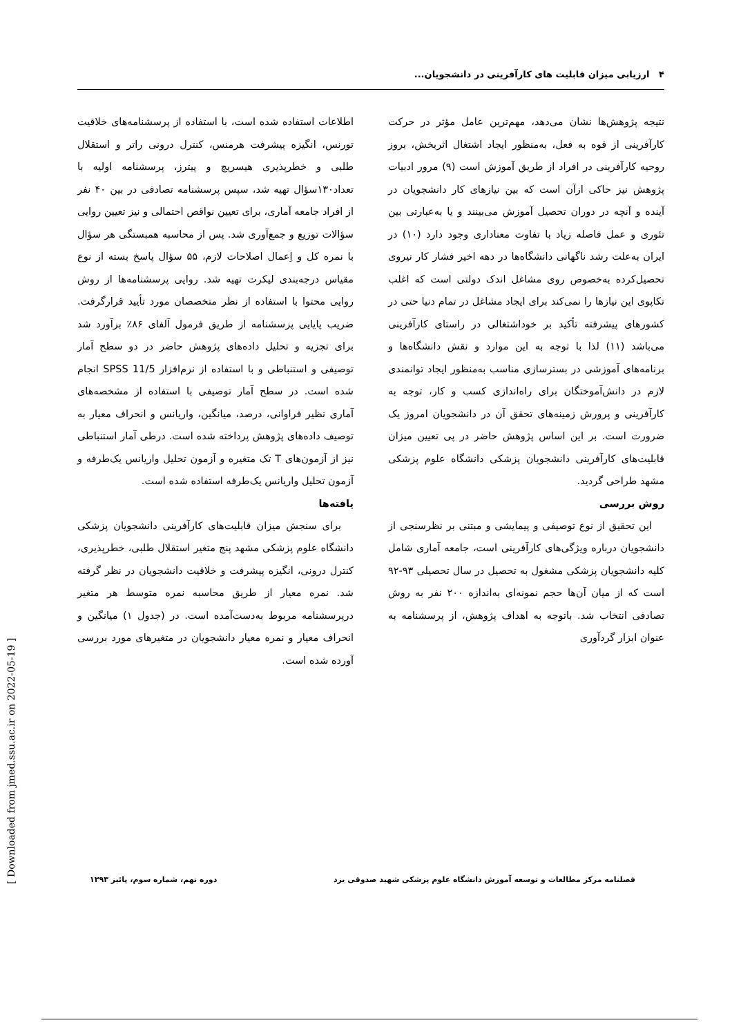۴ ارزیابی میزان قابلیت های کارآفرینی در دانشجویان...
نتیجه پژوهش‌ها نشان می‌دهد، مهم‌ترین عامل مؤثر در حرکت کارآفرینی از قوه به فعل، به‌منظور ایجاد اشتغال اثربخش، بروز روحیه کارآفرینی در افراد از طریق آموزش است (۹) مرور ادبیات پژوهش نیز حاکی ازآن است که بین نیازهای کار دانشجویان در آینده و آنچه در دوران تحصیل آموزش می‌بینند و یا به‌عبارتی بین تئوری و عمل فاصله زیاد با تفاوت معناداری وجود دارد (۱۰) در ایران به‌علت رشد ناگهانی دانشگاه‌ها در دهه اخیر فشار کار نیروی تحصیل‌کرده به‌خصوص روی مشاغل اندک دولتی است که اغلب تکاپوی این نیازها را نمی‌کند برای ایجاد مشاغل در تمام دنیا حتی در کشورهای پیشرفته تأکید بر خوداشتغالی در راستای کارآفرینی می‌باشد (۱۱) لذا با توجه به این موارد و نقش دانشگاه‌ها و برنامه‌های آموزشی در بسترسازی مناسب به‌منظور ایجاد توانمندی لازم در دانش‌آموختگان برای راه‌اندازی کسب و کار، توجه به کارآفرینی و پرورش زمینه‌های تحقق آن در دانشجویان امروز یک ضرورت است. بر این اساس پژوهش حاضر در پی تعیین میزان قابلیت‌های کارآفرینی دانشجویان پزشکی دانشگاه علوم پزشکی مشهد طراحی گردید.
روش بررسی
این تحقیق از نوع توصیفی و پیمایشی و مبتنی بر نظرسنجی از دانشجویان درباره ویژگی‌های کارآفرینی است، جامعه آماری شامل کلیه دانشجویان پزشکی مشغول به تحصیل در سال تحصیلی ۹۳-۹۲ است که از میان آن‌ها حجم نمونه‌ای به‌اندازه ۲۰۰ نفر به روش تصادفی انتخاب شد. باتوجه به اهداف پژوهش، از پرسشنامه به عنوان ابزار گردآوری
اطلاعات استفاده شده است، با استفاده از پرسشنامه‌های خلاقیت تورنس، انگیزه پیشرفت هرمنس، کنترل درونی راتر و استقلال طلبی و خطرپذیری هیسریچ و پیترز، پرسشنامه اولیه با تعداد۱۳۰سؤال تهیه شد، سپس پرسشنامه تصادفی در بین ۴۰ نفر از افراد جامعه آماری، برای تعیین نواقص احتمالی و نیز تعیین روایی سؤالات توزیع و جمع‌آوری شد. پس از محاسبه همبستگی هر سؤال با نمره کل و اِعمال اصلاحات لازم، ۵۵ سؤال پاسخ بسته از نوع مقیاس درجه‌بندی لیکرت تهیه شد. روایی پرسشنامه‌ها از روش روایی محتوا با استفاده از نظر متخصصان مورد تأیید قرارگرفت. ضریب پایایی پرسشنامه از طریق فرمول آلفای ۸۶٪ برآورد شد برای تجزیه و تحلیل داده‌های پژوهش حاضر در دو سطح آمار توصیفی و استنباطی و با استفاده از نرم‌افزار SPSS 11/5 انجام شده است. در سطح آمار توصیفی با استفاده از مشخصه‌های آماری نظیر فراوانی، درصد، میانگین، واریانس و انحراف معیار به توصیف داده‌های پژوهش پرداخته شده است. درطی آمار استنباطی نیز از آزمون‌های T تک متغیره و آزمون تحلیل واریانس یک‌طرفه و آزمون تحلیل واریانس یک‌طرفه استفاده شده است.
یافته‌ها
برای سنجش میزان قابلیت‌های کارآفرینی دانشجویان پزشکی دانشگاه علوم پزشکی مشهد پنج متغیر استقلال طلبی، خطرپذیری، کنترل درونی، انگیزه پیشرفت و خلاقیت دانشجویان در نظر گرفته شد. نمره معیار از طریق محاسبه نمره متوسط هر متغیر درپرسشنامه مربوط به‌دست‌آمده است. در (جدول ۱) میانگین و انحراف معیار و نمره معیار دانشجویان در متغیرهای مورد بررسی آورده شده است.
فصلنامه مرکز مطالعات و توسعه آموزش دانشگاه علوم پزشکی شهید صدوقی یزد دوره نهم، شماره سوم، پائیز ۱۳۹۳
[ Downloaded from jmed.ssu.ac.ir on 2022-05-19 ]